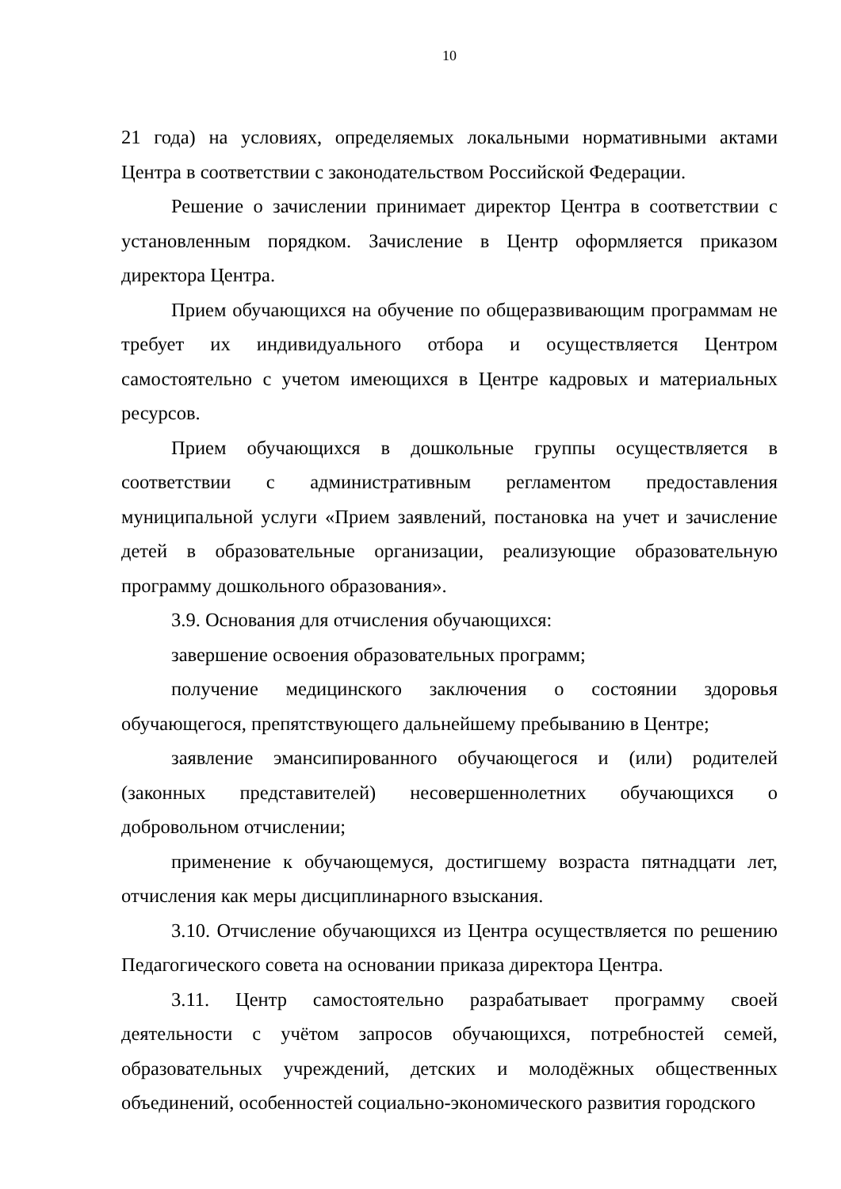10
21 года) на условиях, определяемых локальными нормативными актами Центра в соответствии с законодательством Российской Федерации.
Решение о зачислении принимает директор Центра в соответствии с установленным порядком. Зачисление в Центр оформляется приказом директора Центра.
Прием обучающихся на обучение по общеразвивающим программам не требует их индивидуального отбора и осуществляется Центром самостоятельно с учетом имеющихся в Центре кадровых и материальных ресурсов.
Прием обучающихся в дошкольные группы осуществляется в соответствии с административным регламентом предоставления муниципальной услуги «Прием заявлений, постановка на учет и зачисление детей в образовательные организации, реализующие образовательную программу дошкольного образования».
3.9. Основания для отчисления обучающихся:
завершение освоения образовательных программ;
получение медицинского заключения о состоянии здоровья обучающегося, препятствующего дальнейшему пребыванию в Центре;
заявление эмансипированного обучающегося и (или) родителей (законных представителей) несовершеннолетних обучающихся о добровольном отчислении;
применение к обучающемуся, достигшему возраста пятнадцати лет, отчисления как меры дисциплинарного взыскания.
3.10. Отчисление обучающихся из Центра осуществляется по решению Педагогического совета на основании приказа директора Центра.
3.11. Центр самостоятельно разрабатывает программу своей деятельности с учётом запросов обучающихся, потребностей семей, образовательных учреждений, детских и молодёжных общественных объединений, особенностей социально-экономического развития городского